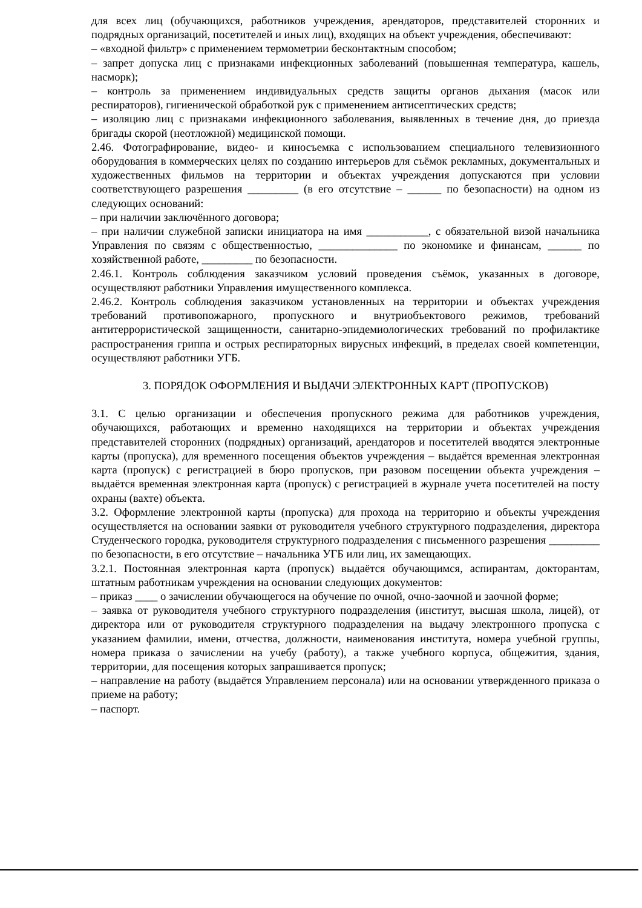для всех лиц (обучающихся, работников учреждения, арендаторов, представителей сторонних и подрядных организаций, посетителей и иных лиц), входящих на объект учреждения, обеспечивают:
– «входной фильтр» с применением термометрии бесконтактным способом;
– запрет допуска лиц с признаками инфекционных заболеваний (повышенная температура, кашель, насморк);
– контроль за применением индивидуальных средств защиты органов дыхания (масок или респираторов), гигиенической обработкой рук с применением антисептических средств;
– изоляцию лиц с признаками инфекционного заболевания, выявленных в течение дня, до приезда бригады скорой (неотложной) медицинской помощи.
2.46. Фотографирование, видео- и киносъемка с использованием специального телевизионного оборудования в коммерческих целях по созданию интерьеров для съёмок рекламных, документальных и художественных фильмов на территории и объектах учреждения допускаются при условии соответствующего разрешения _________ (в его отсутствие – ______ по безопасности) на одном из следующих оснований:
– при наличии заключённого договора;
– при наличии служебной записки инициатора на имя ___________, с обязательной визой начальника Управления по связям с общественностью, ______________ по экономике и финансам, ______ по хозяйственной работе, _________ по безопасности.
2.46.1. Контроль соблюдения заказчиком условий проведения съёмок, указанных в договоре, осуществляют работники Управления имущественного комплекса.
2.46.2. Контроль соблюдения заказчиком установленных на территории и объектах учреждения требований противопожарного, пропускного и внутриобъектового режимов, требований антитеррористической защищенности, санитарно-эпидемиологических требований по профилактике распространения гриппа и острых респираторных вирусных инфекций, в пределах своей компетенции, осуществляют работники УГБ.
3. ПОРЯДОК ОФОРМЛЕНИЯ И ВЫДАЧИ ЭЛЕКТРОННЫХ КАРТ (ПРОПУСКОВ)
3.1. С целью организации и обеспечения пропускного режима для работников учреждения, обучающихся, работающих и временно находящихся на территории и объектах учреждения представителей сторонних (подрядных) организаций, арендаторов и посетителей вводятся электронные карты (пропуска), для временного посещения объектов учреждения – выдаётся временная электронная карта (пропуск) с регистрацией в бюро пропусков, при разовом посещении объекта учреждения – выдаётся временная электронная карта (пропуск) с регистрацией в журнале учета посетителей на посту охраны (вахте) объекта.
3.2. Оформление электронной карты (пропуска) для прохода на территорию и объекты учреждения осуществляется на основании заявки от руководителя учебного структурного подразделения, директора Студенческого городка, руководителя структурного подразделения с письменного разрешения _________ по безопасности, в его отсутствие – начальника УГБ или лиц, их замещающих.
3.2.1. Постоянная электронная карта (пропуск) выдаётся обучающимся, аспирантам, докторантам, штатным работникам учреждения на основании следующих документов:
– приказ ____ о зачислении обучающегося на обучение по очной, очно-заочной и заочной форме;
– заявка от руководителя учебного структурного подразделения (институт, высшая школа, лицей), от директора или от руководителя структурного подразделения на выдачу электронного пропуска с указанием фамилии, имени, отчества, должности, наименования института, номера учебной группы, номера приказа о зачислении на учебу (работу), а также учебного корпуса, общежития, здания, территории, для посещения которых запрашивается пропуск;
– направление на работу (выдаётся Управлением персонала) или на основании утвержденного приказа о приеме на работу;
– паспорт.